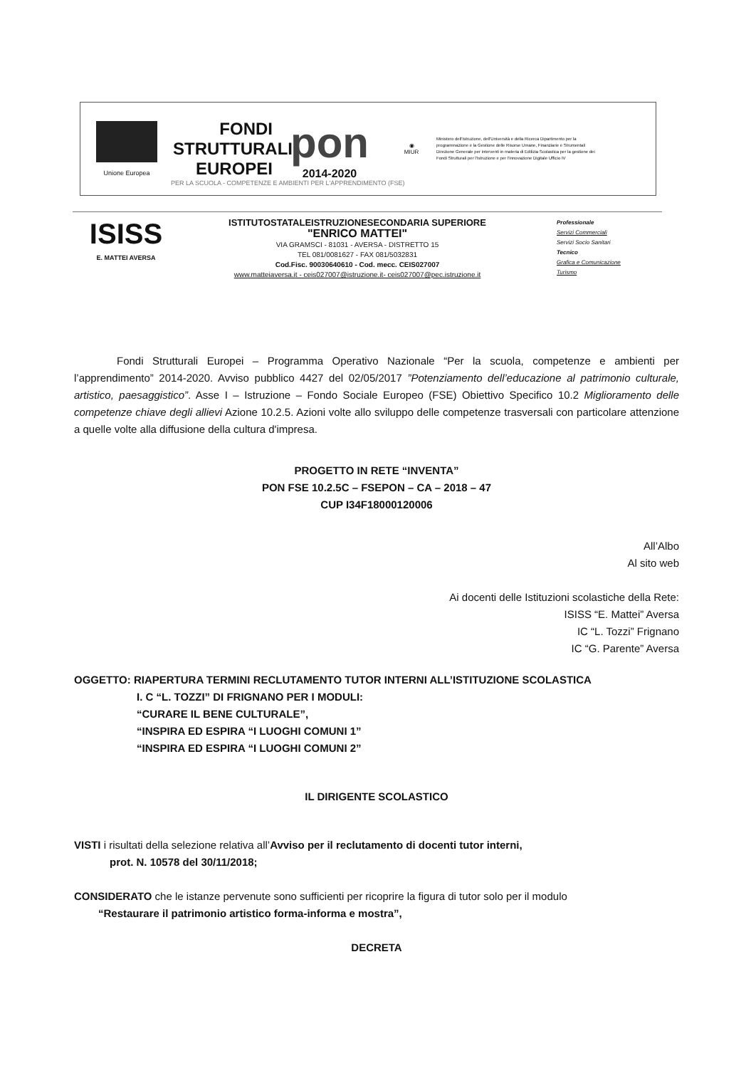Unione Europea
FONDI
STRUTTURALI
EUROPEI
pon
2014-2020
◉
MIUR
Ministero dell'Istruzione, dell'Università e della Ricerca Dipartimento per la programmazione e la Gestione delle Risorse Umane, Finanziarie e Strumentali Direzione Generale per interventi in materia di Edilizia Scolastica per la gestione dei Fondi Strutturali per l'Istruzione e per l'innovazione Digitale Ufficio IV
PER LA SCUOLA - COMPETENZE E AMBIENTI PER L'APPRENDIMENTO (FSE)
ISISS
E. MATTEI AVERSA
ISTITUTOSTATALEISTRUZIONESECONDARIA SUPERIORE
"ENRICO MATTEI"
VIA GRAMSCI - 81031 - AVERSA - DISTRETTO 15
TEL 081/0081627 - FAX 081/5032831
Cod.Fisc. 90030640610 - Cod. mecc. CEIS027007
www.matteiaversa.it - ceis027007@istruzione.it- ceis027007@pec.istruzione.it
Professionale
Servizi Commerciali
Servizi Socio Sanitari
Tecnico
Grafica e Comunicazione
Turismo
Fondi Strutturali Europei – Programma Operativo Nazionale “Per la scuola, competenze e ambienti per l’apprendimento” 2014-2020. Avviso pubblico 4427 del 02/05/2017 ”Potenziamento dell’educazione al patrimonio culturale, artistico, paesaggistico”. Asse I – Istruzione – Fondo Sociale Europeo (FSE) Obiettivo Specifico 10.2 Miglioramento delle competenze chiave degli allievi Azione 10.2.5. Azioni volte allo sviluppo delle competenze trasversali con particolare attenzione a quelle volte alla diffusione della cultura d'impresa.
PROGETTO IN RETE “INVENTA”
PON FSE 10.2.5C – FSEPON – CA – 2018 – 47
CUP I34F18000120006
All’Albo
Al sito web
Ai docenti delle Istituzioni scolastiche della Rete:
ISISS “E. Mattei” Aversa
IC “L. Tozzi” Frignano
IC “G. Parente” Aversa
OGGETTO: RIAPERTURA TERMINI RECLUTAMENTO TUTOR INTERNI ALL’ISTITUZIONE SCOLASTICA
I. C “L. TOZZI” DI FRIGNANO PER I MODULI:
“CURARE IL BENE CULTURALE”,
“INSPIRA ED ESPIRA “I LUOGHI COMUNI 1”
“INSPIRA ED ESPIRA “I LUOGHI COMUNI 2”
IL DIRIGENTE SCOLASTICO
VISTI i risultati della selezione relativa all’Avviso per il reclutamento di docenti tutor interni,
prot. N. 10578 del 30/11/2018;
CONSIDERATO che le istanze pervenute sono sufficienti per ricoprire la figura di tutor solo per il modulo
“Restaurare il patrimonio artistico forma-informa e mostra”,
DECRETA